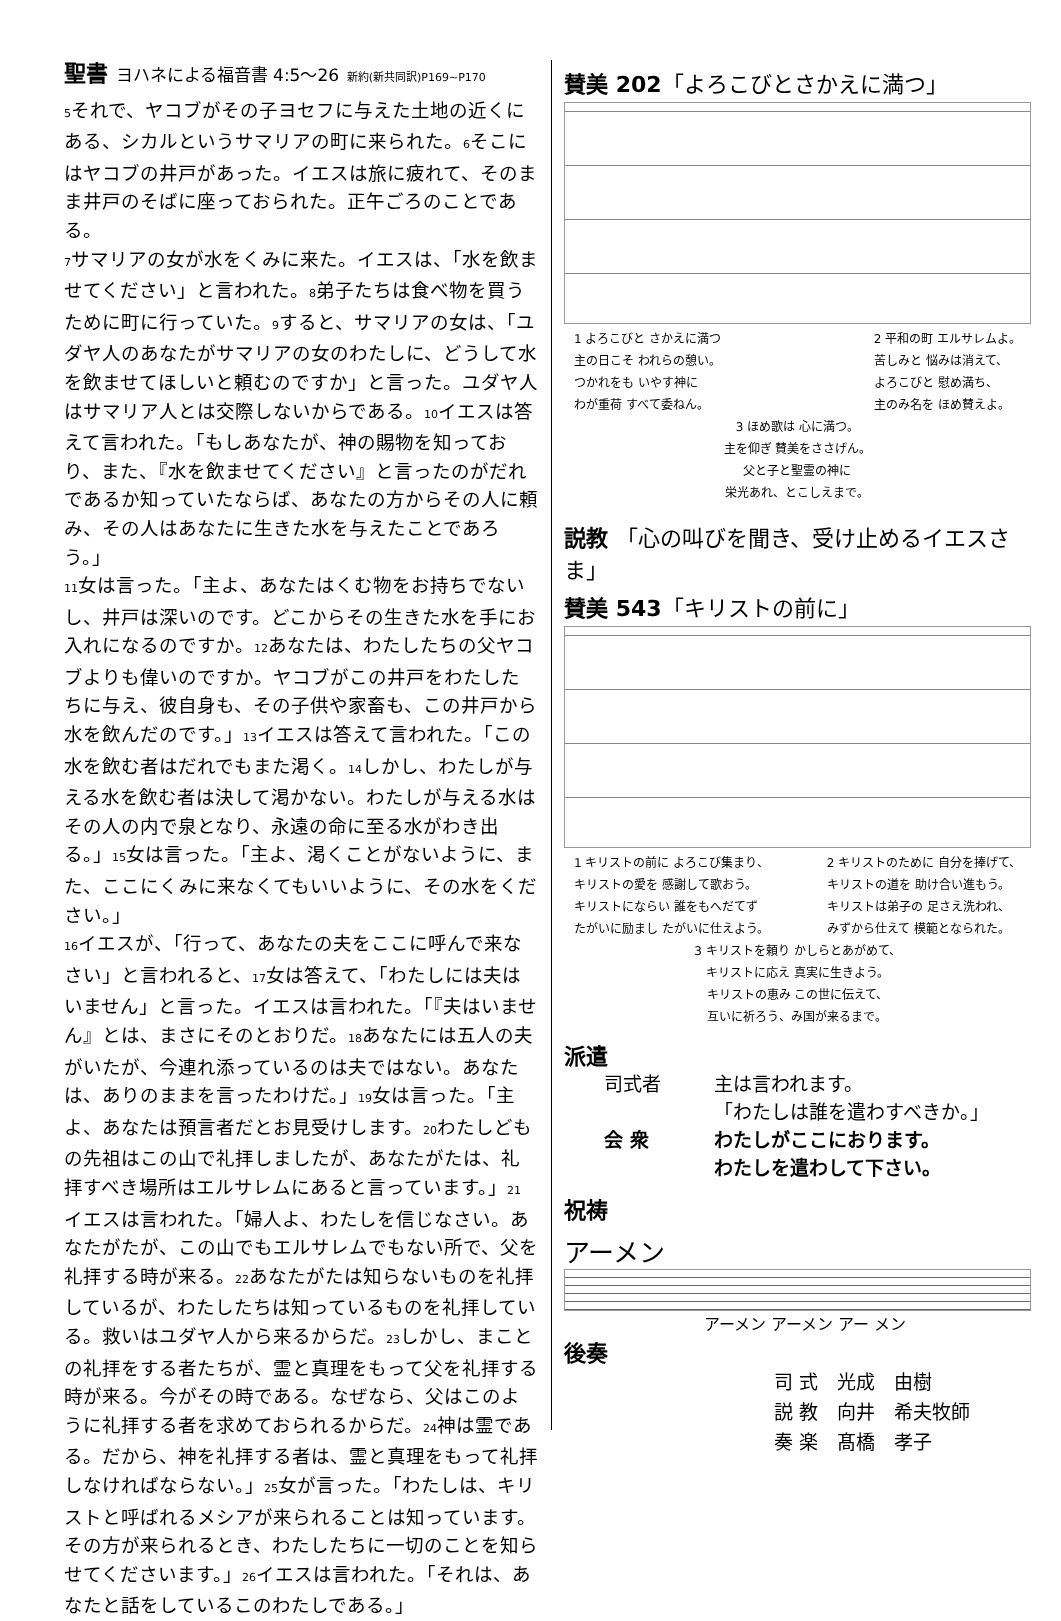聖書 ヨハネによる福音書 4:5～26 新約(新共同訳)P169~P170
<sup>5</sup> それで、ヤコブがその子ヨセフに与えた土地の近くにある、シカルというサマリアの町に来られた。<sup>6</sup>そこにはヤコブの井戸があった。イエスは旅に疲れて、そのまま井戸のそばに座っておられた。正午ごろのことである。
<sup>7</sup> サマリアの女が水をくみに来た。イエスは、「水を飲ませてください」と言われた。<sup>8</sup>弟子たちは食べ物を買うために町に行っていた。<sup>9</sup>すると、サマリアの女は、「ユダヤ人のあなたがサマリアの女のわたしに、どうして水を飲ませてほしいと頼むのですか」と言った。ユダヤ人はサマリア人とは交際しないからである。<sup>10</sup>イエスは答えて言われた。「もしあなたが、神の賜物を知っており、また、『水を飲ませてください』と言ったのがだれであるか知っていたならば、あなたの方からその人に頼み、その人はあなたに生きた水を与えたことであろう。」
<sup>11</sup> 女は言った。「主よ、あなたはくむ物をお持ちでないし、井戸は深いのです。どこからその生きた水を手にお入れになるのですか。<sup>12</sup>あなたは、わたしたちの父ヤコブよりも偉いのですか。ヤコブがこの井戸をわたしたちに与え、彼自身も、その子供や家畜も、この井戸から水を飲んだのです。」<sup>13</sup>イエスは答えて言われた。「この水を飲む者はだれでもまた渇く。<sup>14</sup>しかし、わたしが与える水を飲む者は決して渇かない。わたしが与える水はその人の内で泉となり、永遠の命に至る水がわき出る。」<sup>15</sup>女は言った。「主よ、渇くことがないように、また、ここにくみに来なくてもいいように、その水をください。」
<sup>16</sup> イエスが、「行って、あなたの夫をここに呼んで来なさい」と言われると、<sup>17</sup>女は答えて、「わたしには夫はいません」と言った。イエスは言われた。「『夫はいません』とは、まさにそのとおりだ。<sup>18</sup>あなたには五人の夫がいたが、今連れ添っているのは夫ではない。あなたは、ありのままを言ったわけだ。」<sup>19</sup>女は言った。「主よ、あなたは預言者だとお見受けします。<sup>20</sup>わたしどもの先祖はこの山で礼拝しましたが、あなたがたは、礼拝すべき場所はエルサレムにあると言っています。」<sup>21</sup>イエスは言われた。「婦人よ、わたしを信じなさい。あなたがたが、この山でもエルサレムでもない所で、父を礼拝する時が来る。<sup>22</sup>あなたがたは知らないものを礼拝しているが、わたしたちは知っているものを礼拝している。救いはユダヤ人から来るからだ。<sup>23</sup>しかし、まことの礼拝をする者たちが、霊と真理をもって父を礼拝する時が来る。今がその時である。なぜなら、父はこのように礼拝する者を求めておられるからだ。<sup>24</sup>神は霊である。だから、神を礼拝する者は、霊と真理をもって礼拝しなければならない。」<sup>25</sup>女が言った。「わたしは、キリストと呼ばれるメシアが来られることは知っています。その方が来られるとき、わたしたちに一切のことを知らせてくださいます。」<sup>26</sup>イエスは言われた。「それは、あなたと話をしているこのわたしである。」
賛美 202「よろこびとさかえに満つ」
1 よろこびと さかえに満つ
主の日こそ われらの憩い。
つかれをも いやす神に
わが重荷 すべて委ねん。
2 平和の町 エルサレムよ。
苦しみと 悩みは消えて、
よろこびと 慰め満ち、
主のみ名を ほめ賛えよ。
3 ほめ歌は 心に満つ。
主を仰ぎ 賛美をささげん。
父と子と聖霊の神に
栄光あれ、とこしえまで。
説教 「心の叫びを聞き、受け止めるイエスさま」
賛美 543「キリストの前に」
1 キリストの前に よろこび集まり、
キリストの愛を 感謝して歌おう。
キリストにならい 誰をもへだてず
たがいに励まし たがいに仕えよう。
2 キリストのために 自分を捧げて、
キリストの道を 助け合い進もう。
キリストは弟子の 足さえ洗われ、
みずから仕えて 模範となられた。
3 キリストを頼り かしらとあがめて、
キリストに応え 真実に生きよう。
キリストの恵み この世に伝えて、
互いに祈ろう、み国が来るまで。
派遣
司式者 主は言われます。
「わたしは誰を遣わすべきか。」
会 衆 わたしがここにおります。
わたしを遣わして下さい。
祝祷
アーメン
アーメン アーメン アー メン
後奏
司 式　光成　由樹
説 教　向井　希夫牧師
奏 楽　髙橋　孝子